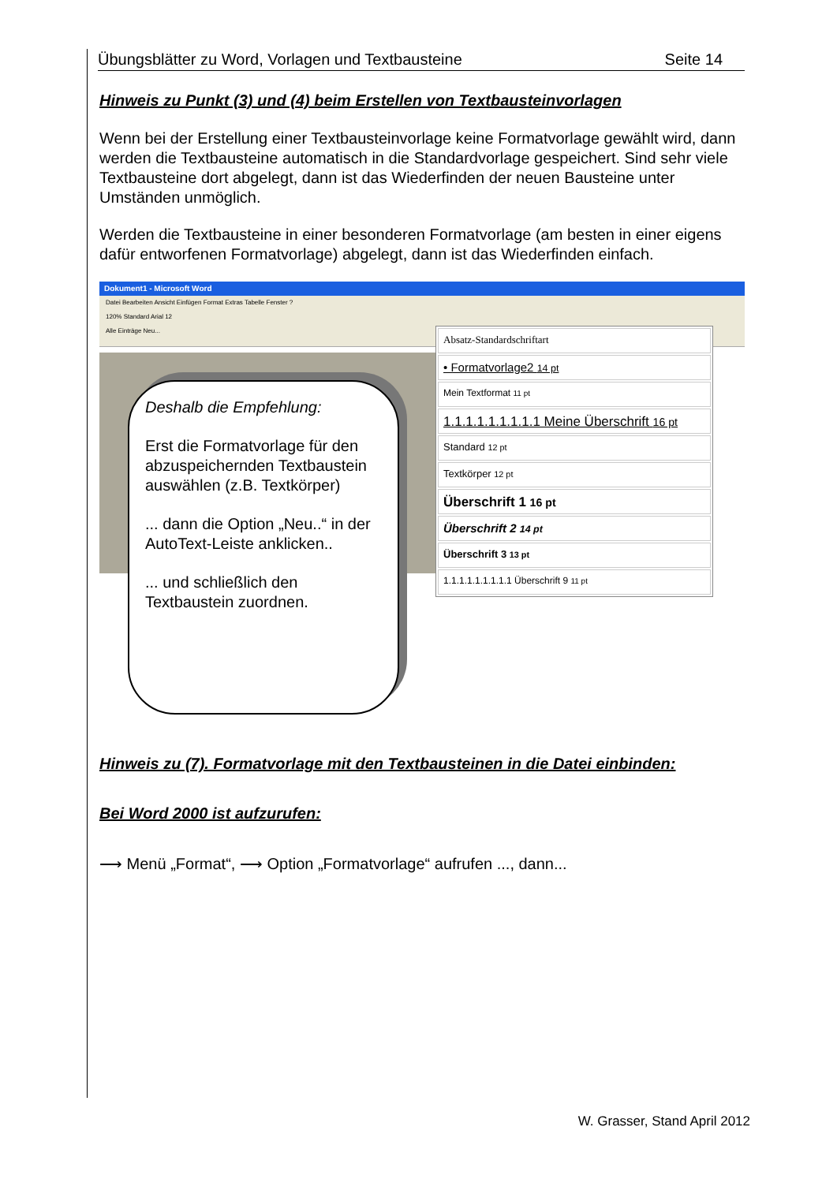Übungsblätter zu Word, Vorlagen und Textbausteine Seite 14
Hinweis zu Punkt (3) und (4) beim Erstellen von Textbausteinvorlagen
Wenn bei der Erstellung einer Textbausteinvorlage keine Formatvorlage gewählt wird, dann werden die Textbausteine automatisch in die Standardvorlage gespeichert. Sind sehr viele Textbausteine dort abgelegt, dann ist das Wiederfinden der neuen Bausteine unter Umständen unmöglich.
Werden die Textbausteine in einer besonderen Formatvorlage (am besten in einer eigens dafür entworfenen Formatvorlage) abgelegt, dann ist das Wiederfinden einfach.
Dokument1 - Microsoft Word
Datei Bearbeiten Ansicht Einfügen Format Extras Tabelle Fenster ?
120% Standard Arial 12
Alle Einträge Neu...
Absatz-Standardschriftart
• Formatvorlage2 14 pt
Mein Textformat 11 pt
1.1.1.1.1.1.1.1.1 Meine Überschrift 16 pt
Standard 12 pt
Textkörper 12 pt
Überschrift 1 16 pt
Überschrift 2 14 pt
Überschrift 3 13 pt
1.1.1.1.1.1.1.1.1 Überschrift 9 11 pt
Deshalb die Empfehlung:
Erst die Formatvorlage für den abzuspeichernden Textbaustein auswählen (z.B. Textkörper)
... dann die Option „Neu..“ in der AutoText-Leiste anklicken..
... und schließlich den Textbaustein zuordnen.
Hinweis zu (7). Formatvorlage mit den Textbausteinen in die Datei einbinden:
Bei Word 2000 ist aufzurufen:
⟶ Menü „Format“, ⟶ Option „Formatvorlage“ aufrufen ..., dann...
W. Grasser, Stand April 2012